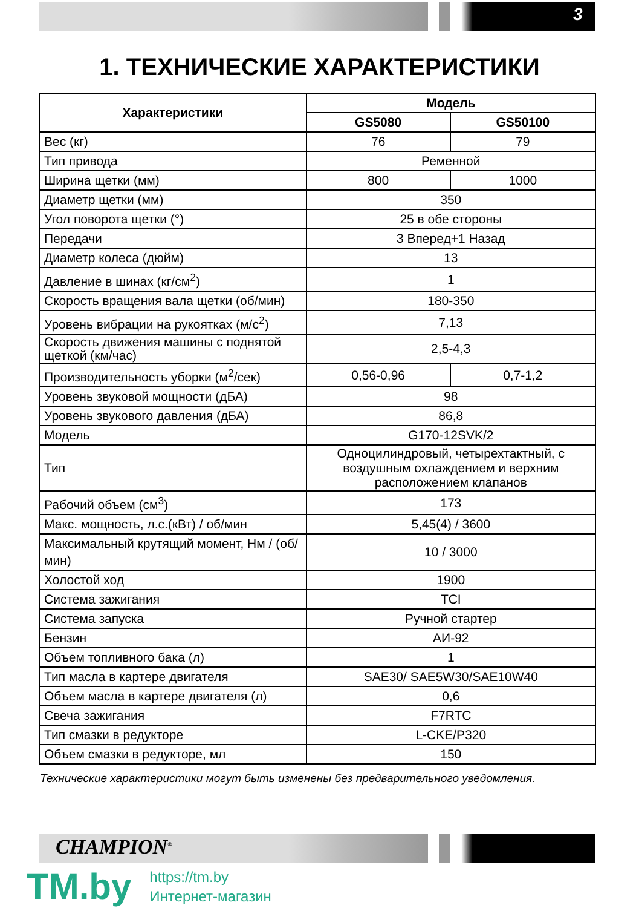3
1. ТЕХНИЧЕСКИЕ ХАРАКТЕРИСТИКИ
| Характеристики | Модель | |
| --- | --- | --- |
| | GS5080 | GS50100 |
| Вес (кг) | 76 | 79 |
| Тип привода | Ременной | |
| Ширина щетки (мм) | 800 | 1000 |
| Диаметр щетки (мм) | 350 | |
| Угол поворота щетки (°) | 25 в обе стороны | |
| Передачи | 3 Вперед+1 Назад | |
| Диаметр колеса (дюйм) | 13 | |
| Давление в шинах (кг/см<sup>2</sup>) | 1 | |
| Скорость вращения вала щетки (об/мин) | 180-350 | |
| Уровень вибрации на рукоятках (м/с<sup>2</sup>) | 7,13 | |
| Скорость движения машины с поднятой щеткой (км/час) | 2,5-4,3 | |
| Производительность уборки (м<sup>2</sup>/сек) | 0,56-0,96 | 0,7-1,2 |
| Уровень звуковой мощности (дБА) | 98 | |
| Уровень звукового давления (дБА) | 86,8 | |
| Модель | G170-12SVK/2 | |
| Тип | Одноцилиндровый, четырехтактный, с воздушным охлаждением и верхним расположением клапанов | |
| Рабочий объем (см<sup>3</sup>) | 173 | |
| Макс. мощность, л.с.(кВт) / об/мин | 5,45(4) / 3600 | |
| Максимальный крутящий момент, Нм / (об/ мин) | 10 / 3000 | |
| Холостой ход | 1900 | |
| Система зажигания | TCI | |
| Система запуска | Ручной стартер | |
| Бензин | АИ-92 | |
| Объем топливного бака (л) | 1 | |
| Тип масла в картере двигателя | SAE30/ SAE5W30/SAE10W40 | |
| Объем масла в картере двигателя (л) | 0,6 | |
| Свеча зажигания | F7RTC | |
| Тип смазки в редукторе | L-CKE/P320 | |
| Объем смазки в редукторе, мл | 150 | |
Технические характеристики могут быть изменены без предварительного уведомления.
CHAMPION<sup>®</sup>
TM.by
https://tm.by
Интернет-магазин